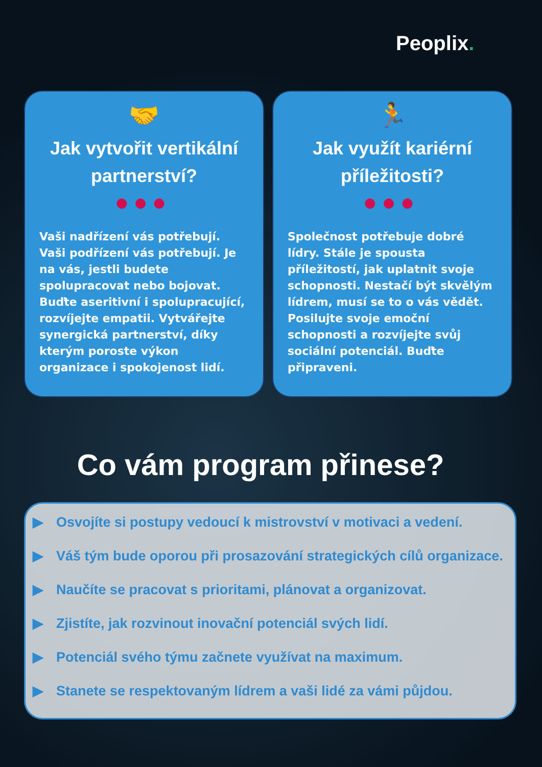Peoplix.
🤝
Jak vytvořit vertikální partnerství?
●●●
Vaši nadřízení vás potřebují. Vaši podřízení vás potřebují. Je na vás, jestli budete spolupracovat nebo bojovat. Buďte aseritivní i spolupracující, rozvíjejte empatii. Vytvářejte synergická partnerství, díky kterým poroste výkon organizace i spokojenost lidí.
🏃
Jak využít kariérní příležitosti?
●●●
Společnost potřebuje dobré lídry. Stále je spousta příležitostí, jak uplatnit svoje schopnosti. Nestačí být skvělým lídrem, musí se to o vás vědět. Posilujte svoje emoční schopnosti a rozvíjejte svůj sociální potenciál. Buďte připraveni.
Co vám program přinese?
▶ Osvojíte si postupy vedoucí k mistrovství v motivaci a vedení.
▶ Váš tým bude oporou při prosazování strategických cílů organizace.
▶ Naučíte se pracovat s prioritami, plánovat a organizovat.
▶ Zjistíte, jak rozvinout inovační potenciál svých lidí.
▶ Potenciál svého týmu začnete využívat na maximum.
▶ Stanete se respektovaným lídrem a vaši lidé za vámi půjdou.